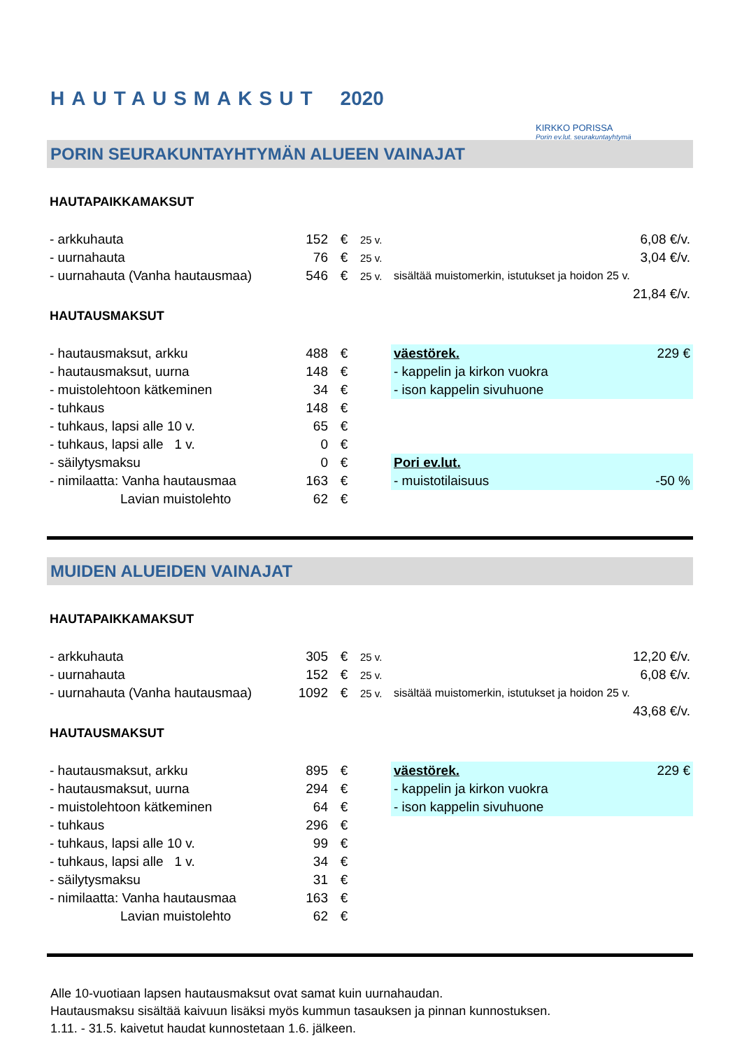HAUTAUSMAKSUT 2020
KIRKKO PORISSA
Porin ev.lut. seurakuntayhtymä
PORIN SEURAKUNTAYHTYMÄN ALUEEN VAINAJAT
HAUTAPAIKKAMAKSUT
| - arkkuhauta | 152 | € | 25 v. | | 6,08 €/v. |
| - uurnahauta | 76 | € | 25 v. | | 3,04 €/v. |
| - uurnahauta (Vanha hautausmaa) | 546 | € | 25 v. | sisältää muistomerkin, istutukset ja hoidon 25 v. | |
| | | | | | 21,84 €/v. |
HAUTAUSMAKSUT
| - hautausmaksut, arkku | 488 | € | | väestörek. | 229 € |
| - hautausmaksut, uurna | 148 | € | | - kappelin ja kirkon vuokra | |
| - muistolehtoon kätkeminen | 34 | € | | - ison kappelin sivuhuone | |
| - tuhkaus | 148 | € | | | |
| - tuhkaus, lapsi alle 10 v. | 65 | € | | | |
| - tuhkaus, lapsi alle 1 v. | 0 | € | | | |
| - säilytysmaksu | 0 | € | | Pori ev.lut. | |
| - nimilaatta: Vanha hautausmaa | 163 | € | | - muistotilaisuus | -50 % |
| Lavian muistolehto | 62 | € | | | |
MUIDEN ALUEIDEN VAINAJAT
HAUTAPAIKKAMAKSUT
| - arkkuhauta | 305 | € | 25 v. | | 12,20 €/v. |
| - uurnahauta | 152 | € | 25 v. | | 6,08 €/v. |
| - uurnahauta (Vanha hautausmaa) | 1092 | € | 25 v. | sisältää muistomerkin, istutukset ja hoidon 25 v. | |
| | | | | | 43,68 €/v. |
HAUTAUSMAKSUT
| - hautausmaksut, arkku | 895 | € | | väestörek. | 229 € |
| - hautausmaksut, uurna | 294 | € | | - kappelin ja kirkon vuokra | |
| - muistolehtoon kätkeminen | 64 | € | | - ison kappelin sivuhuone | |
| - tuhkaus | 296 | € | | | |
| - tuhkaus, lapsi alle 10 v. | 99 | € | | | |
| - tuhkaus, lapsi alle 1 v. | 34 | € | | | |
| - säilytysmaksu | 31 | € | | | |
| - nimilaatta: Vanha hautausmaa | 163 | € | | | |
| Lavian muistolehto | 62 | € | | | |
Alle 10-vuotiaan lapsen hautausmaksut ovat samat kuin uurnahaudan.
Hautausmaksu sisältää kaivuun lisäksi myös kummun tasauksen ja pinnan kunnostuksen.
1.11. - 31.5. kaivetut haudat kunnostetaan 1.6. jälkeen.